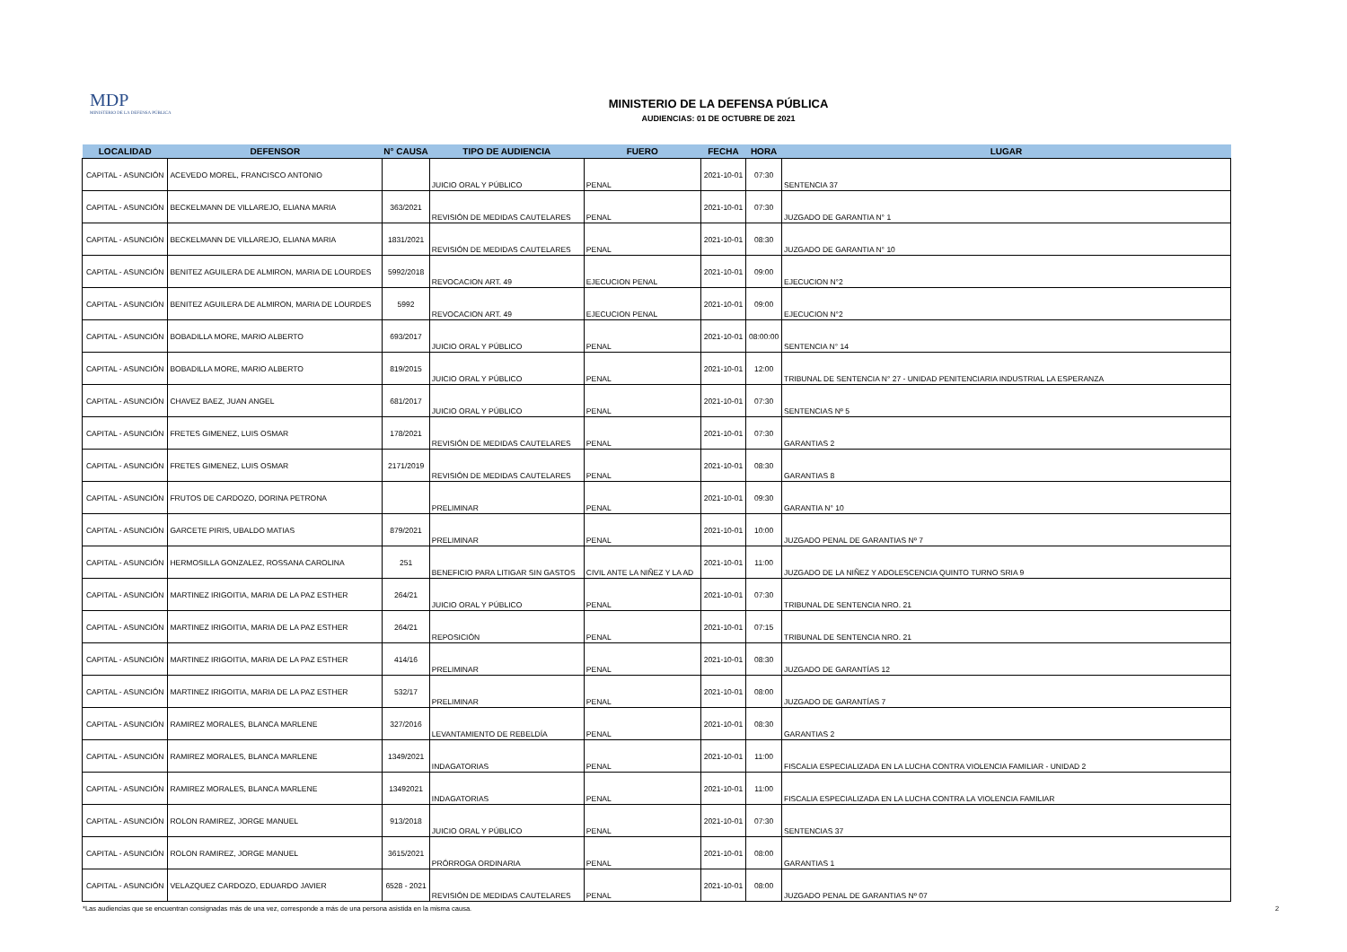MDP
MINISTERIO DE LA DEFENSA PÚBLICA
MINISTERIO DE LA DEFENSA PÚBLICA
AUDIENCIAS: 01 DE OCTUBRE DE 2021
| LOCALIDAD | DEFENSOR | N° CAUSA | TIPO DE AUDIENCIA | FUERO | FECHA | HORA | LUGAR |
| --- | --- | --- | --- | --- | --- | --- | --- |
| CAPITAL - ASUNCIÓN | ACEVEDO MOREL, FRANCISCO ANTONIO | | JUICIO ORAL Y PÚBLICO | PENAL | 2021-10-01 | 07:30 | SENTENCIA 37 |
| CAPITAL - ASUNCIÓN | BECKELMANN DE VILLAREJO, ELIANA MARIA | 363/2021 | REVISIÓN DE MEDIDAS CAUTELARES | PENAL | 2021-10-01 | 07:30 | JUZGADO DE GARANTIA N° 1 |
| CAPITAL - ASUNCIÓN | BECKELMANN DE VILLAREJO, ELIANA MARIA | 1831/2021 | REVISIÓN DE MEDIDAS CAUTELARES | PENAL | 2021-10-01 | 08:30 | JUZGADO DE GARANTIA N° 10 |
| CAPITAL - ASUNCIÓN | BENITEZ AGUILERA DE ALMIRON, MARIA DE LOURDES | 5992/2018 | REVOCACION ART. 49 | EJECUCION PENAL | 2021-10-01 | 09:00 | EJECUCION N°2 |
| CAPITAL - ASUNCIÓN | BENITEZ AGUILERA DE ALMIRON, MARIA DE LOURDES | 5992 | REVOCACION ART. 49 | EJECUCION PENAL | 2021-10-01 | 09:00 | EJECUCION N°2 |
| CAPITAL - ASUNCIÓN | BOBADILLA MORE, MARIO ALBERTO | 693/2017 | JUICIO ORAL Y PÚBLICO | PENAL | 2021-10-01 | 08:00:00 | SENTENCIA N° 14 |
| CAPITAL - ASUNCIÓN | BOBADILLA MORE, MARIO ALBERTO | 819/2015 | JUICIO ORAL Y PÚBLICO | PENAL | 2021-10-01 | 12:00 | TRIBUNAL DE SENTENCIA N° 27 - UNIDAD PENITENCIARIA INDUSTRIAL LA ESPERANZA |
| CAPITAL - ASUNCIÓN | CHAVEZ BAEZ, JUAN ANGEL | 681/2017 | JUICIO ORAL Y PÚBLICO | PENAL | 2021-10-01 | 07:30 | SENTENCIAS Nº 5 |
| CAPITAL - ASUNCIÓN | FRETES GIMENEZ, LUIS OSMAR | 178/2021 | REVISIÓN DE MEDIDAS CAUTELARES | PENAL | 2021-10-01 | 07:30 | GARANTIAS 2 |
| CAPITAL - ASUNCIÓN | FRETES GIMENEZ, LUIS OSMAR | 2171/2019 | REVISIÓN DE MEDIDAS CAUTELARES | PENAL | 2021-10-01 | 08:30 | GARANTIAS 8 |
| CAPITAL - ASUNCIÓN | FRUTOS DE CARDOZO, DORINA PETRONA | | PRELIMINAR | PENAL | 2021-10-01 | 09:30 | GARANTIA N° 10 |
| CAPITAL - ASUNCIÓN | GARCETE PIRIS, UBALDO MATIAS | 879/2021 | PRELIMINAR | PENAL | 2021-10-01 | 10:00 | JUZGADO PENAL DE GARANTIAS Nº 7 |
| CAPITAL - ASUNCIÓN | HERMOSILLA GONZALEZ, ROSSANA CAROLINA | 251 | BENEFICIO PARA LITIGAR SIN GASTOS | CIVIL ANTE LA NIÑEZ Y LA AD | 2021-10-01 | 11:00 | JUZGADO DE LA NIÑEZ Y ADOLESCENCIA QUINTO TURNO SRIA 9 |
| CAPITAL - ASUNCIÓN | MARTINEZ IRIGOITIA, MARIA DE LA PAZ ESTHER | 264/21 | JUICIO ORAL Y PÚBLICO | PENAL | 2021-10-01 | 07:30 | TRIBUNAL DE SENTENCIA NRO. 21 |
| CAPITAL - ASUNCIÓN | MARTINEZ IRIGOITIA, MARIA DE LA PAZ ESTHER | 264/21 | REPOSICIÓN | PENAL | 2021-10-01 | 07:15 | TRIBUNAL DE SENTENCIA NRO. 21 |
| CAPITAL - ASUNCIÓN | MARTINEZ IRIGOITIA, MARIA DE LA PAZ ESTHER | 414/16 | PRELIMINAR | PENAL | 2021-10-01 | 08:30 | JUZGADO DE GARANTÍAS 12 |
| CAPITAL - ASUNCIÓN | MARTINEZ IRIGOITIA, MARIA DE LA PAZ ESTHER | 532/17 | PRELIMINAR | PENAL | 2021-10-01 | 08:00 | JUZGADO DE GARANTÍAS 7 |
| CAPITAL - ASUNCIÓN | RAMIREZ MORALES, BLANCA MARLENE | 327/2016 | LEVANTAMIENTO DE REBELDÍA | PENAL | 2021-10-01 | 08:30 | GARANTIAS 2 |
| CAPITAL - ASUNCIÓN | RAMIREZ MORALES, BLANCA MARLENE | 1349/2021 | INDAGATORIAS | PENAL | 2021-10-01 | 11:00 | FISCALIA ESPECIALIZADA EN LA LUCHA CONTRA VIOLENCIA FAMILIAR - UNIDAD 2 |
| CAPITAL - ASUNCIÓN | RAMIREZ MORALES, BLANCA MARLENE | 13492021 | INDAGATORIAS | PENAL | 2021-10-01 | 11:00 | FISCALIA ESPECIALIZADA EN LA LUCHA CONTRA LA VIOLENCIA FAMILIAR |
| CAPITAL - ASUNCIÓN | ROLON RAMIREZ, JORGE MANUEL | 913/2018 | JUICIO ORAL Y PÚBLICO | PENAL | 2021-10-01 | 07:30 | SENTENCIAS 37 |
| CAPITAL - ASUNCIÓN | ROLON RAMIREZ, JORGE MANUEL | 3615/2021 | PRÓRROGA ORDINARIA | PENAL | 2021-10-01 | 08:00 | GARANTIAS 1 |
| CAPITAL - ASUNCIÓN | VELAZQUEZ CARDOZO, EDUARDO JAVIER | 6528 - 2021 | REVISIÓN DE MEDIDAS CAUTELARES | PENAL | 2021-10-01 | 08:00 | JUZGADO PENAL DE GARANTIAS Nº 07 |
*Las audiencias que se encuentran consignadas más de una vez, corresponde a más de una persona asistida en la misma causa.
2